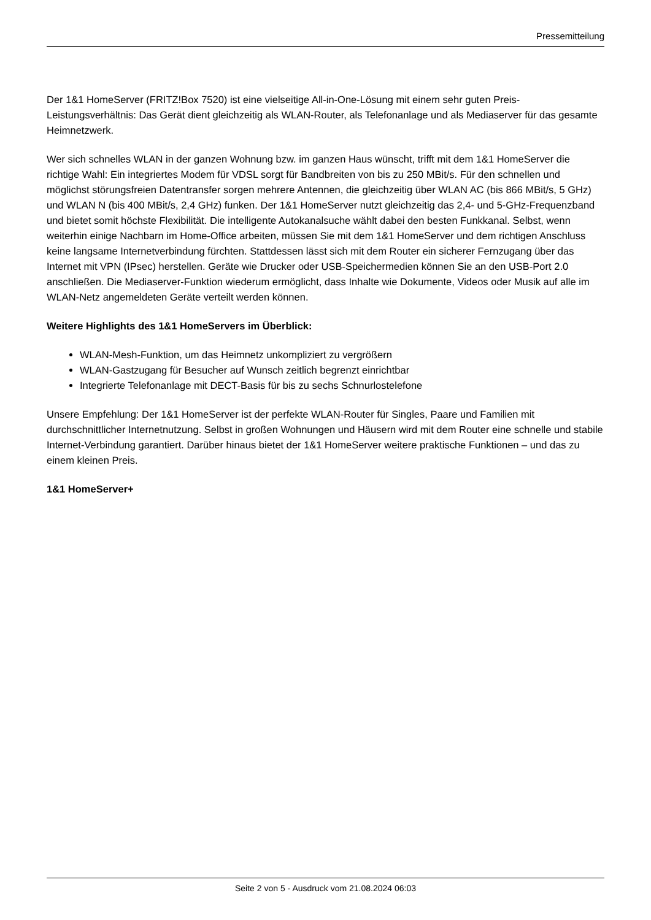Pressemitteilung
Der 1&1 HomeServer (FRITZ!Box 7520) ist eine vielseitige All-in-One-Lösung mit einem sehr guten Preis-Leistungsverhältnis: Das Gerät dient gleichzeitig als WLAN-Router, als Telefonanlage und als Mediaserver für das gesamte Heimnetzwerk.
Wer sich schnelles WLAN in der ganzen Wohnung bzw. im ganzen Haus wünscht, trifft mit dem 1&1 HomeServer die richtige Wahl: Ein integriertes Modem für VDSL sorgt für Bandbreiten von bis zu 250 MBit/s. Für den schnellen und möglichst störungsfreien Datentransfer sorgen mehrere Antennen, die gleichzeitig über WLAN AC (bis 866 MBit/s, 5 GHz) und WLAN N (bis 400 MBit/s, 2,4 GHz) funken. Der 1&1 HomeServer nutzt gleichzeitig das 2,4- und 5-GHz-Frequenzband und bietet somit höchste Flexibilität. Die intelligente Autokanalsuche wählt dabei den besten Funkkanal. Selbst, wenn weiterhin einige Nachbarn im Home-Office arbeiten, müssen Sie mit dem 1&1 HomeServer und dem richtigen Anschluss keine langsame Internetverbindung fürchten. Stattdessen lässt sich mit dem Router ein sicherer Fernzugang über das Internet mit VPN (IPsec) herstellen. Geräte wie Drucker oder USB-Speichermedien können Sie an den USB-Port 2.0 anschließen. Die Mediaserver-Funktion wiederum ermöglicht, dass Inhalte wie Dokumente, Videos oder Musik auf alle im WLAN-Netz angemeldeten Geräte verteilt werden können.
Weitere Highlights des 1&1 HomeServers im Überblick:
WLAN-Mesh-Funktion, um das Heimnetz unkompliziert zu vergrößern
WLAN-Gastzugang für Besucher auf Wunsch zeitlich begrenzt einrichtbar
Integrierte Telefonanlage mit DECT-Basis für bis zu sechs Schnurlostelefone
Unsere Empfehlung: Der 1&1 HomeServer ist der perfekte WLAN-Router für Singles, Paare und Familien mit durchschnittlicher Internetnutzung. Selbst in großen Wohnungen und Häusern wird mit dem Router eine schnelle und stabile Internet-Verbindung garantiert. Darüber hinaus bietet der 1&1 HomeServer weitere praktische Funktionen – und das zu einem kleinen Preis.
1&1 HomeServer+
Seite 2 von 5 - Ausdruck vom 21.08.2024 06:03